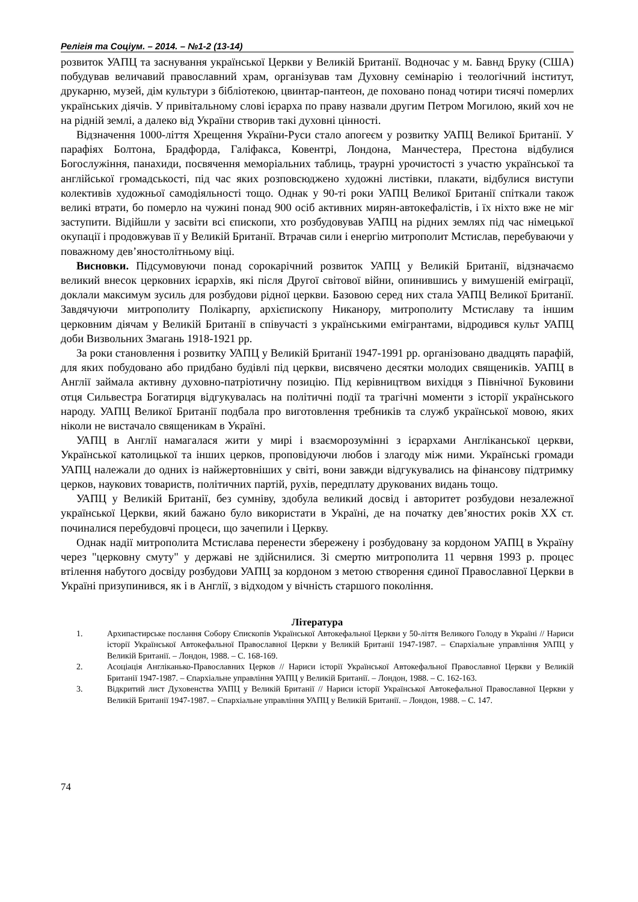Релігія та Соціум. – 2014. – №1-2 (13-14)
розвиток УАПЦ та заснування української Церкви у Великій Британії. Водночас у м. Бавнд Бруку (США) побудував величавий православний храм, організував там Духовну семінарію і теологічний інститут, друкарню, музей, дім культури з бібліотекою, цвинтар-пантеон, де поховано понад чотири тисячі померлих українських діячів. У привітальному слові ієрарха по праву назвали другим Петром Могилою, який хоч не на рідній землі, а далеко від України створив такі духовні цінності.
Відзначення 1000-ліття Хрещення України-Руси стало апогеєм у розвитку УАПЦ Великої Британії. У парафіях Болтона, Брадфорда, Галіфакса, Ковентрі, Лондона, Манчестера, Престона відбулися Богослужіння, панахиди, посвячення меморіальних таблиць, траурні урочистості з участю української та англійської громадськості, під час яких розповсюджено художні листівки, плакати, відбулися виступи колективів художньої самодіяльності тощо. Однак у 90-ті роки УАПЦ Великої Британії спіткали також великі втрати, бо померло на чужині понад 900 осіб активних мирян-автокефалістів, і їх ніхто вже не міг заступити. Відійшли у засвіти всі єпископи, хто розбудовував УАПЦ на рідних землях під час німецької окупації і продовжував її у Великій Британії. Втрачав сили і енергію митрополит Мстислав, перебуваючи у поважному дев’яностолітньому віці.
Висновки. Підсумовуючи понад сорокарічний розвиток УАПЦ у Великій Британії, відзначаємо великий внесок церковних ієрархів, які після Другої світової війни, опинившись у вимушеній еміграції, доклали максимум зусиль для розбудови рідної церкви. Базовою серед них стала УАПЦ Великої Британії. Завдячуючи митрополиту Полікарпу, архієпископу Никанору, митрополиту Мстиславу та іншим церковним діячам у Великій Британії в співучасті з українськими емігрантами, відродився культ УАПЦ доби Визвольних Змагань 1918-1921 рр.
За роки становлення і розвитку УАПЦ у Великій Британії 1947-1991 рр. організовано двадцять парафій, для яких побудовано або придбано будівлі під церкви, висвячено десятки молодих священиків. УАПЦ в Англії займала активну духовно-патріотичну позицію. Під керівництвом вихідця з Північної Буковини отця Сильвестра Богатирця відгукувалась на політичні події та трагічні моменти з історії українського народу. УАПЦ Великої Британії подбала про виготовлення требників та служб української мовою, яких ніколи не вистачало священикам в Україні.
УАПЦ в Англії намагалася жити у мирі і взаєморозумінні з ієрархами Англіканської церкви, Української католицької та інших церков, проповідуючи любов і злагоду між ними. Українські громади УАПЦ належали до одних із найжертовніших у світі, вони завжди відгукувались на фінансову підтримку церков, наукових товариств, політичних партій, рухів, передплату друкованих видань тощо.
УАПЦ у Великій Британії, без сумніву, здобула великий досвід і авторитет розбудови незалежної української Церкви, який бажано було використати в Україні, де на початку дев’яностих років ХХ ст. починалися перебудовчі процеси, що зачепили і Церкву.
Однак надії митрополита Мстислава перенести збережену і розбудовану за кордоном УАПЦ в Україну через "церковну смуту" у державі не здійснилися. Зі смертю митрополита 11 червня 1993 р. процес втілення набутого досвіду розбудови УАПЦ за кордоном з метою створення єдиної Православної Церкви в Україні призупинився, як і в Англії, з відходом у вічність старшого покоління.
Література
1. Архипастирське послання Собору Єпископів Української Автокефальної Церкви у 50-ліття Великого Голоду в Україні // Нариси історії Української Автокефальної Православної Церкви у Великій Британії 1947-1987. – Єпархіальне управління УАПЦ у Великій Британії. – Лондон, 1988. – С. 168-169.
2. Асоціація Англіканько-Православних Церков // Нариси історії Української Автокефальної Православної Церкви у Великій Британії 1947-1987. – Єпархіальне управління УАПЦ у Великій Британії. – Лондон, 1988. – С. 162-163.
3. Відкритий лист Духовенства УАПЦ у Великій Британії // Нариси історії Української Автокефальної Православної Церкви у Великій Британії 1947-1987. – Єпархіальне управління УАПЦ у Великій Британії. – Лондон, 1988. – С. 147.
74